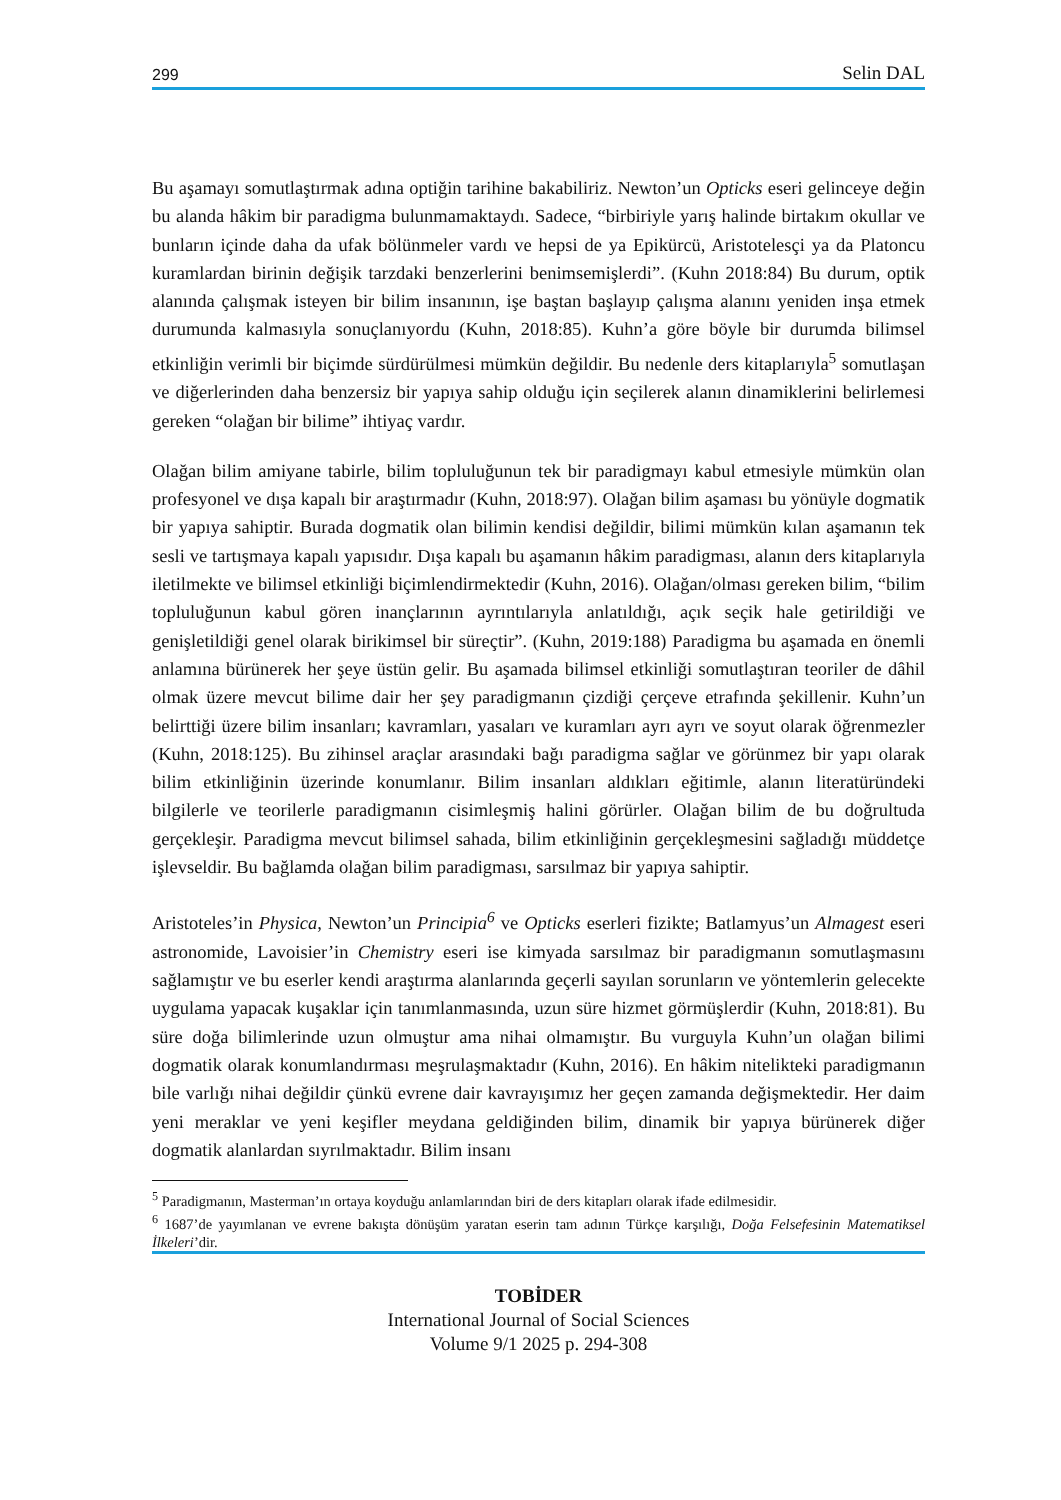299 Selin DAL
Bu aşamayı somutlaştırmak adına optiğin tarihine bakabiliriz. Newton’un Opticks eseri gelinceye değin bu alanda hâkim bir paradigma bulunmamaktaydı. Sadece, “birbiriyle yarış halinde birtakım okullar ve bunların içinde daha da ufak bölünmeler vardı ve hepsi de ya Epikürcü, Aristotelesçi ya da Platoncu kuramlardan birinin değişik tarzdaki benzerlerini benimsemişlerdi”. (Kuhn 2018:84) Bu durum, optik alanında çalışmak isteyen bir bilim insanının, işe baştan başlayıp çalışma alanını yeniden inşa etmek durumunda kalmasıyla sonuçlanıyordu (Kuhn, 2018:85). Kuhn’a göre böyle bir durumda bilimsel etkinliğin verimli bir biçimde sürdürülmesi mümkün değildir. Bu nedenle ders kitaplarıyla<sup>5</sup> somutlaşan ve diğerlerinden daha benzersiz bir yapıya sahip olduğu için seçilerek alanın dinamiklerini belirlemesi gereken “olağan bir bilime” ihtiyaç vardır.
Olağan bilim amiyane tabirle, bilim topluluğunun tek bir paradigmayı kabul etmesiyle mümkün olan profesyonel ve dışa kapalı bir araştırmadır (Kuhn, 2018:97). Olağan bilim aşaması bu yönüyle dogmatik bir yapıya sahiptir. Burada dogmatik olan bilimin kendisi değildir, bilimi mümkün kılan aşamanın tek sesli ve tartışmaya kapalı yapısıdır. Dışa kapalı bu aşamanın hâkim paradigması, alanın ders kitaplarıyla iletilmekte ve bilimsel etkinliği biçimlendirmektedir (Kuhn, 2016). Olağan/olması gereken bilim, “bilim topluluğunun kabul gören inançlarının ayrıntılarıyla anlatıldığı, açık seçik hale getirildiği ve genişletildiği genel olarak birikimsel bir süreçtir”. (Kuhn, 2019:188) Paradigma bu aşamada en önemli anlamına bürünerek her şeye üstün gelir. Bu aşamada bilimsel etkinliği somutlaştıran teoriler de dâhil olmak üzere mevcut bilime dair her şey paradigmanın çizdiği çerçeve etrafında şekillenir. Kuhn’un belirttiği üzere bilim insanları; kavramları, yasaları ve kuramları ayrı ayrı ve soyut olarak öğrenmezler (Kuhn, 2018:125). Bu zihinsel araçlar arasındaki bağı paradigma sağlar ve görünmez bir yapı olarak bilim etkinliğinin üzerinde konumlanır. Bilim insanları aldıkları eğitimle, alanın literatüründeki bilgilerle ve teorilerle paradigmanın cisimleşmiş halini görürler. Olağan bilim de bu doğrultuda gerçekleşir. Paradigma mevcut bilimsel sahada, bilim etkinliğinin gerçekleşmesini sağladığı müddetçe işlevseldir. Bu bağlamda olağan bilim paradigması, sarsılmaz bir yapıya sahiptir.
Aristoteles’in Physica, Newton’un Principia<sup>6</sup> ve Opticks eserleri fizikte; Batlamyus’un Almagest eseri astronomide, Lavoisier’in Chemistry eseri ise kimyada sarsılmaz bir paradigmanın somutlaşmasını sağlamıştır ve bu eserler kendi araştırma alanlarında geçerli sayılan sorunların ve yöntemlerin gelecekte uygulama yapacak kuşaklar için tanımlanmasında, uzun süre hizmet görmüşlerdir (Kuhn, 2018:81). Bu süre doğa bilimlerinde uzun olmuştur ama nihai olmamıştır. Bu vurguyla Kuhn’un olağan bilimi dogmatik olarak konumlandırması meşrulaşmaktadır (Kuhn, 2016). En hâkim nitelikteki paradigmanın bile varlığı nihai değildir çünkü evrene dair kavrayışımız her geçen zamanda değişmektedir. Her daim yeni meraklar ve yeni keşifler meydana geldiğinden bilim, dinamik bir yapıya bürünerek diğer dogmatik alanlardan sıyrılmaktadır. Bilim insanı
<sup>5</sup> Paradigmanın, Masterman’ın ortaya koyduğu anlamlarından biri de ders kitapları olarak ifade edilmesidir.
<sup>6</sup> 1687’de yayımlanan ve evrene bakışta dönüşüm yaratan eserin tam adının Türkçe karşılığı, Doğa Felsefesinin Matematiksel İlkeleri’dir.
TOBİDER
International Journal of Social Sciences
Volume 9/1 2025 p. 294-308